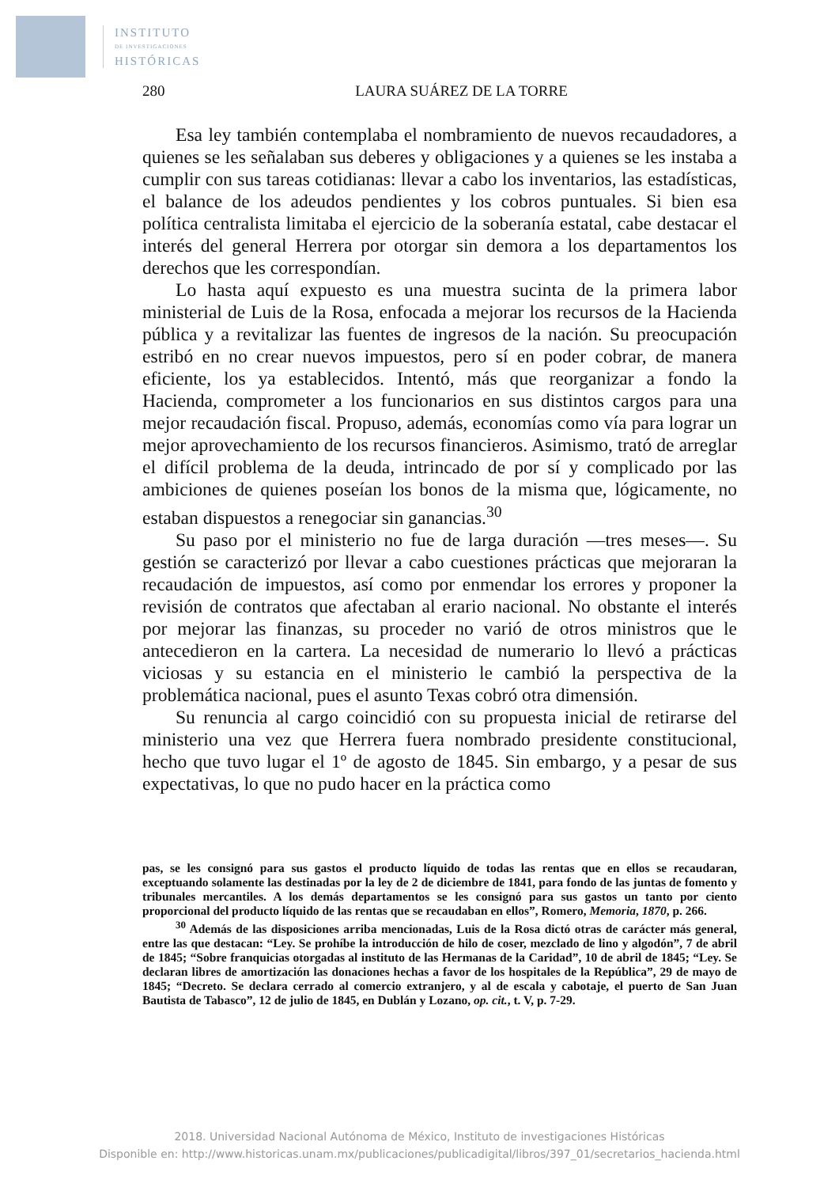INSTITUTO
DE INVESTIGACIONES
HISTÓRICAS
280 LAURA SUÁREZ DE LA TORRE
Esa ley también contemplaba el nombramiento de nuevos recaudadores, a quienes se les señalaban sus deberes y obligaciones y a quienes se les instaba a cumplir con sus tareas cotidianas: llevar a cabo los inventarios, las estadísticas, el balance de los adeudos pendientes y los cobros puntuales. Si bien esa política centralista limitaba el ejercicio de la soberanía estatal, cabe destacar el interés del general Herrera por otorgar sin demora a los departamentos los derechos que les correspondían.
Lo hasta aquí expuesto es una muestra sucinta de la primera labor ministerial de Luis de la Rosa, enfocada a mejorar los recursos de la Hacienda pública y a revitalizar las fuentes de ingresos de la nación. Su preocupación estribó en no crear nuevos impuestos, pero sí en poder cobrar, de manera eficiente, los ya establecidos. Intentó, más que reorganizar a fondo la Hacienda, comprometer a los funcionarios en sus distintos cargos para una mejor recaudación fiscal. Propuso, además, economías como vía para lograr un mejor aprovechamiento de los recursos financieros. Asimismo, trató de arreglar el difícil problema de la deuda, intrincado de por sí y complicado por las ambiciones de quienes poseían los bonos de la misma que, lógicamente, no estaban dispuestos a renegociar sin ganancias.<sup>30</sup>
Su paso por el ministerio no fue de larga duración —tres meses—. Su gestión se caracterizó por llevar a cabo cuestiones prácticas que mejoraran la recaudación de impuestos, así como por enmendar los errores y proponer la revisión de contratos que afectaban al erario nacional. No obstante el interés por mejorar las finanzas, su proceder no varió de otros ministros que le antecedieron en la cartera. La necesidad de numerario lo llevó a prácticas viciosas y su estancia en el ministerio le cambió la perspectiva de la problemática nacional, pues el asunto Texas cobró otra dimensión.
Su renuncia al cargo coincidió con su propuesta inicial de retirarse del ministerio una vez que Herrera fuera nombrado presidente constitucional, hecho que tuvo lugar el 1º de agosto de 1845. Sin embargo, y a pesar de sus expectativas, lo que no pudo hacer en la práctica como
pas, se les consignó para sus gastos el producto líquido de todas las rentas que en ellos se recaudaran, exceptuando solamente las destinadas por la ley de 2 de diciembre de 1841, para fondo de las juntas de fomento y tribunales mercantiles. A los demás departamentos se les consignó para sus gastos un tanto por ciento proporcional del producto líquido de las rentas que se recaudaban en ellos”, Romero, Memoria, 1870, p. 266.
<sup>30</sup> Además de las disposiciones arriba mencionadas, Luis de la Rosa dictó otras de carácter más general, entre las que destacan: “Ley. Se prohíbe la introducción de hilo de coser, mezclado de lino y algodón”, 7 de abril de 1845; “Sobre franquicias otorgadas al instituto de las Hermanas de la Caridad”, 10 de abril de 1845; “Ley. Se declaran libres de amortización las donaciones hechas a favor de los hospitales de la República”, 29 de mayo de 1845; “Decreto. Se declara cerrado al comercio extranjero, y al de escala y cabotaje, el puerto de San Juan Bautista de Tabasco”, 12 de julio de 1845, en Dublán y Lozano, op. cit., t. V, p. 7-29.
2018. Universidad Nacional Autónoma de México, Instituto de investigaciones Históricas
Disponible en: http://www.historicas.unam.mx/publicaciones/publicadigital/libros/397_01/secretarios_hacienda.html